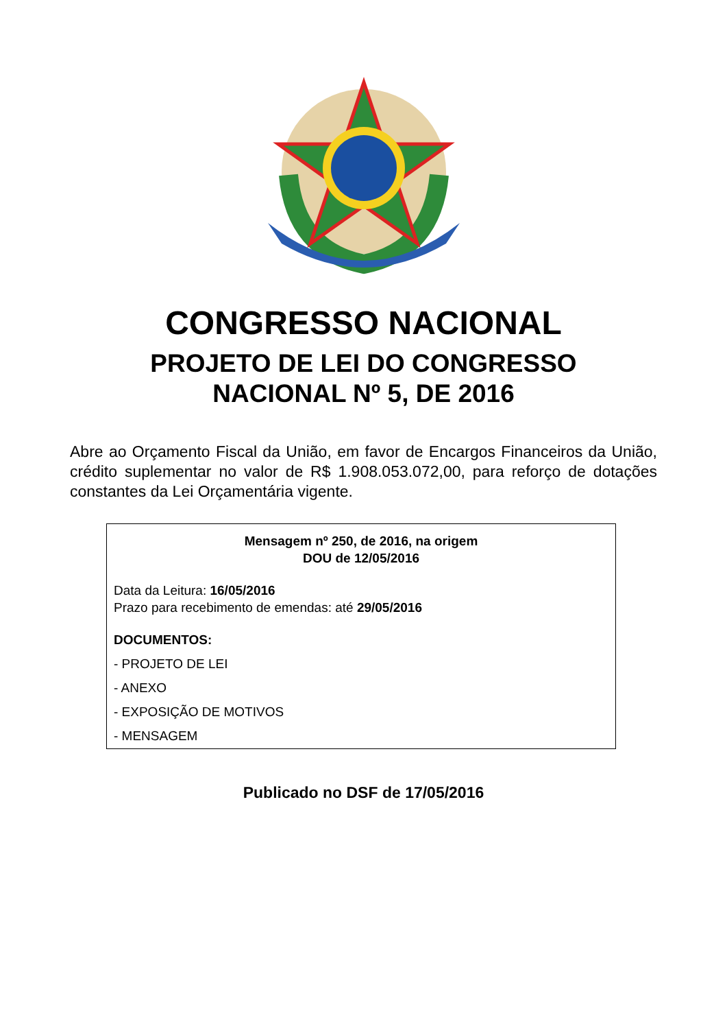CONGRESSO NACIONAL
PROJETO DE LEI DO CONGRESSO
NACIONAL Nº 5, DE 2016
Abre ao Orçamento Fiscal da União, em favor de Encargos Financeiros da União, crédito suplementar no valor de R$ 1.908.053.072,00, para reforço de dotações constantes da Lei Orçamentária vigente.
Mensagem nº 250, de 2016, na origem
DOU de 12/05/2016
Data da Leitura: 16/05/2016
Prazo para recebimento de emendas: até 29/05/2016
DOCUMENTOS:
- PROJETO DE LEI
- ANEXO
- EXPOSIÇÃO DE MOTIVOS
- MENSAGEM
Publicado no DSF de 17/05/2016